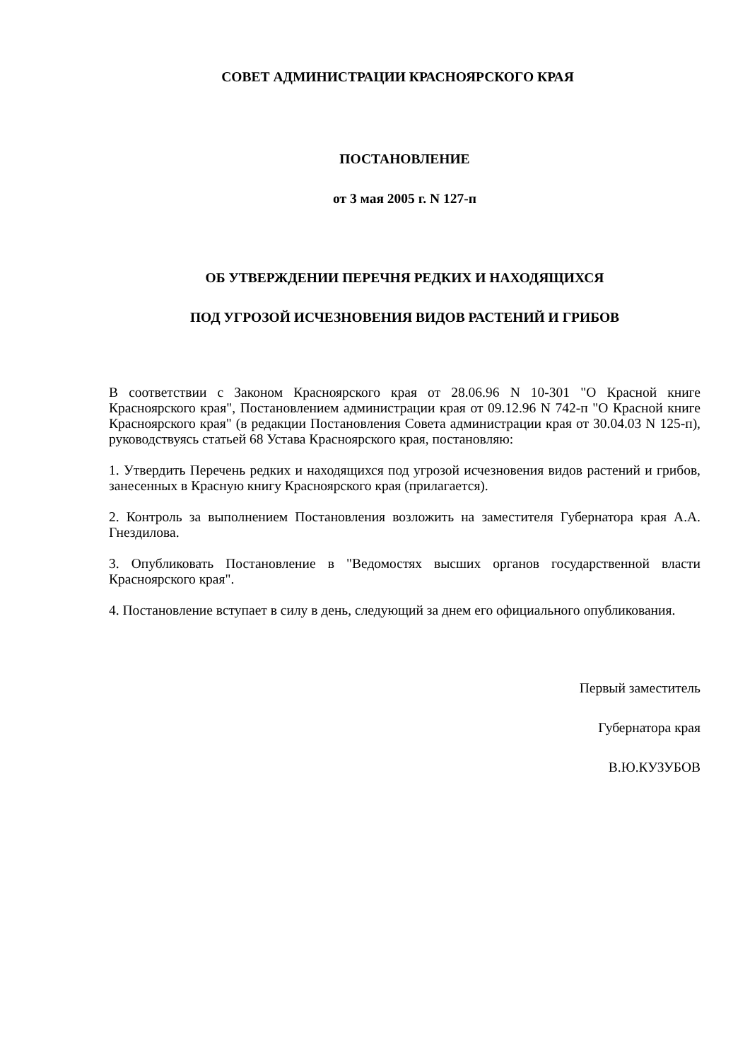СОВЕТ АДМИНИСТРАЦИИ КРАСНОЯРСКОГО КРАЯ
ПОСТАНОВЛЕНИЕ
от 3 мая 2005 г. N 127-п
ОБ УТВЕРЖДЕНИИ ПЕРЕЧНЯ РЕДКИХ И НАХОДЯЩИХСЯ
ПОД УГРОЗОЙ ИСЧЕЗНОВЕНИЯ ВИДОВ РАСТЕНИЙ И ГРИБОВ
В соответствии с Законом Красноярского края от 28.06.96 N 10-301 "О Красной книге Красноярского края", Постановлением администрации края от 09.12.96 N 742-п "О Красной книге Красноярского края" (в редакции Постановления Совета администрации края от 30.04.03 N 125-п), руководствуясь статьей 68 Устава Красноярского края, постановляю:
1. Утвердить Перечень редких и находящихся под угрозой исчезновения видов растений и грибов, занесенных в Красную книгу Красноярского края (прилагается).
2. Контроль за выполнением Постановления возложить на заместителя Губернатора края А.А. Гнездилова.
3. Опубликовать Постановление в "Ведомостях высших органов государственной власти Красноярского края".
4. Постановление вступает в силу в день, следующий за днем его официального опубликования.
Первый заместитель
Губернатора края
В.Ю.КУЗУБОВ